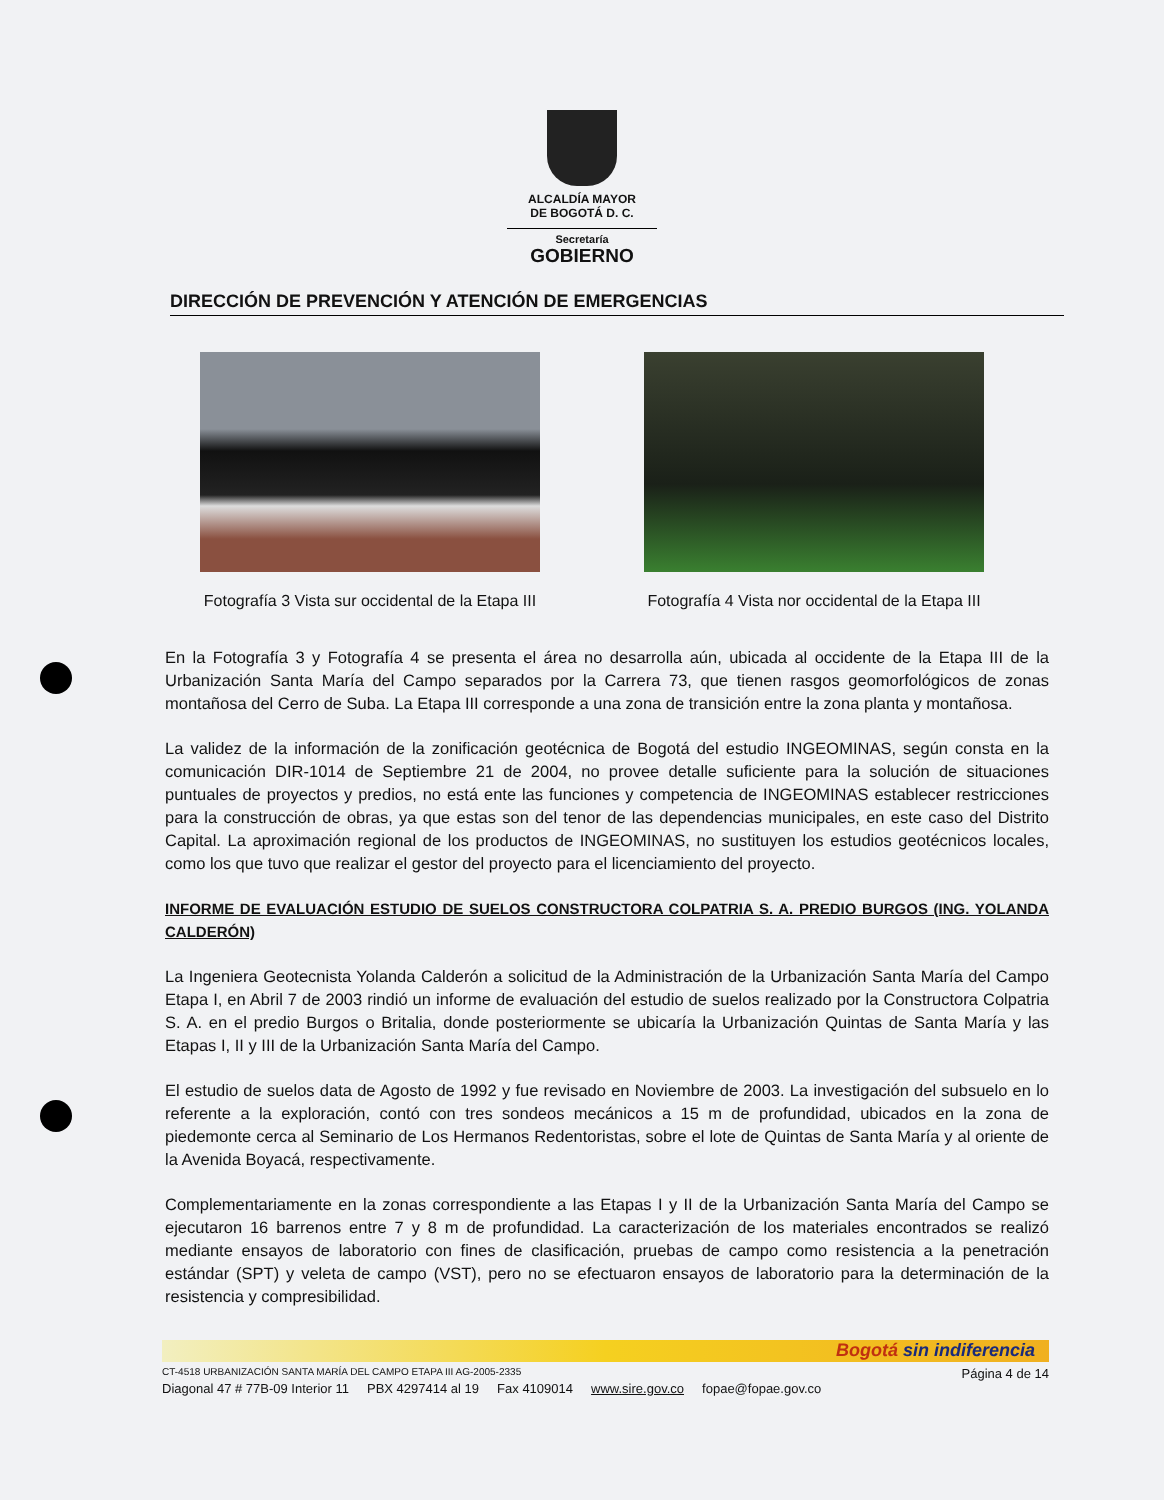ALCALDÍA MAYOR
DE BOGOTÁ D. C.
Secretaría
GOBIERNO
DIRECCIÓN DE PREVENCIÓN Y ATENCIÓN DE EMERGENCIAS
Fotografía 3 Vista sur occidental de la Etapa III
Fotografía 4 Vista nor occidental de la Etapa III
En la Fotografía 3 y Fotografía 4 se presenta el área no desarrolla aún, ubicada al occidente de la Etapa III de la Urbanización Santa María del Campo separados por la Carrera 73, que tienen rasgos geomorfológicos de zonas montañosa del Cerro de Suba. La Etapa III corresponde a una zona de transición entre la zona planta y montañosa.
La validez de la información de la zonificación geotécnica de Bogotá del estudio INGEOMINAS, según consta en la comunicación DIR-1014 de Septiembre 21 de 2004, no provee detalle suficiente para la solución de situaciones puntuales de proyectos y predios, no está ente las funciones y competencia de INGEOMINAS establecer restricciones para la construcción de obras, ya que estas son del tenor de las dependencias municipales, en este caso del Distrito Capital. La aproximación regional de los productos de INGEOMINAS, no sustituyen los estudios geotécnicos locales, como los que tuvo que realizar el gestor del proyecto para el licenciamiento del proyecto.
INFORME DE EVALUACIÓN ESTUDIO DE SUELOS CONSTRUCTORA COLPATRIA S. A. PREDIO BURGOS (ING. YOLANDA CALDERÓN)
La Ingeniera Geotecnista Yolanda Calderón a solicitud de la Administración de la Urbanización Santa María del Campo Etapa I, en Abril 7 de 2003 rindió un informe de evaluación del estudio de suelos realizado por la Constructora Colpatria S. A. en el predio Burgos o Britalia, donde posteriormente se ubicaría la Urbanización Quintas de Santa María y las Etapas I, II y III de la Urbanización Santa María del Campo.
El estudio de suelos data de Agosto de 1992 y fue revisado en Noviembre de 2003. La investigación del subsuelo en lo referente a la exploración, contó con tres sondeos mecánicos a 15 m de profundidad, ubicados en la zona de piedemonte cerca al Seminario de Los Hermanos Redentoristas, sobre el lote de Quintas de Santa María y al oriente de la Avenida Boyacá, respectivamente.
Complementariamente en la zonas correspondiente a las Etapas I y II de la Urbanización Santa María del Campo se ejecutaron 16 barrenos entre 7 y 8 m de profundidad. La caracterización de los materiales encontrados se realizó mediante ensayos de laboratorio con fines de clasificación, pruebas de campo como resistencia a la penetración estándar (SPT) y veleta de campo (VST), pero no se efectuaron ensayos de laboratorio para la determinación de la resistencia y compresibilidad.
Bogotá sin indiferencia
CT-4518 URBANIZACIÓN SANTA MARÍA DEL CAMPO ETAPA III AG-2005-2335
Diagonal 47 # 77B-09 Interior 11 PBX 4297414 al 19 Fax 4109014 www.sire.gov.co fopae@fopae.gov.co
Página 4 de 14